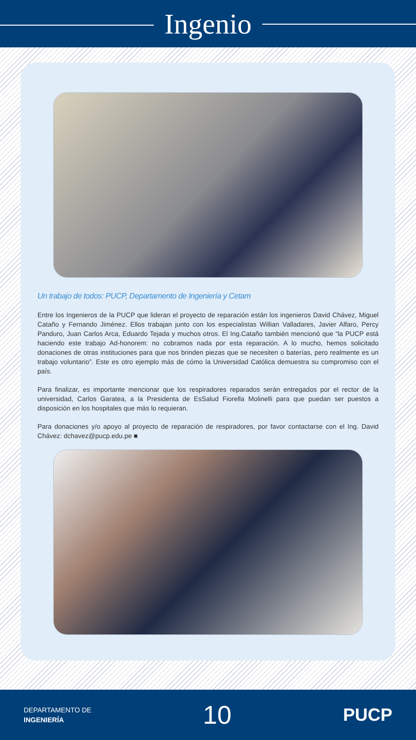Ingenio
Un trabajo de todos: PUCP, Departamento de Ingeniería y Cetam
Entre los Ingenieros de la PUCP que lideran el proyecto de reparación están los ingenieros David Chávez, Miguel Cataño y Fernando Jiménez. Ellos trabajan junto con los especialistas Willian Valladares, Javier Alfaro, Percy Panduro, Juan Carlos Arca, Eduardo Tejada y muchos otros. El Ing.Cataño también mencionó que “la PUCP está haciendo este trabajo Ad-honorem: no cobramos nada por esta reparación. A lo mucho, hemos solicitado donaciones de otras instituciones para que nos brinden piezas que se necesiten o baterías, pero realmente es un trabajo voluntario”. Este es otro ejemplo más de cómo la Universidad Católica demuestra su compromiso con el país.
Para finalizar, es importante mencionar que los respiradores reparados serán entregados por el rector de la universidad, Carlos Garatea, a la Presidenta de EsSalud Fiorella Molinelli para que puedan ser puestos a disposición en los hospitales que más lo requieran.
Para donaciones y/o apoyo al proyecto de reparación de respiradores, por favor contactarse con el Ing. David Chávez: dchavez@pucp.edu.pe ■
DEPARTAMENTO DE
INGENIERÍA
10
PUCP